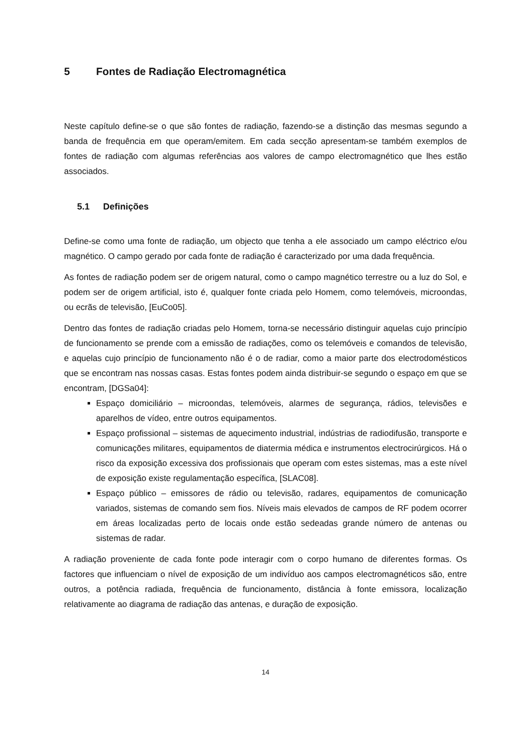5 Fontes de Radiação Electromagnética
Neste capítulo define-se o que são fontes de radiação, fazendo-se a distinção das mesmas segundo a banda de frequência em que operam/emitem. Em cada secção apresentam-se também exemplos de fontes de radiação com algumas referências aos valores de campo electromagnético que lhes estão associados.
5.1 Definições
Define-se como uma fonte de radiação, um objecto que tenha a ele associado um campo eléctrico e/ou magnético. O campo gerado por cada fonte de radiação é caracterizado por uma dada frequência.
As fontes de radiação podem ser de origem natural, como o campo magnético terrestre ou a luz do Sol, e podem ser de origem artificial, isto é, qualquer fonte criada pelo Homem, como telemóveis, microondas, ou ecrãs de televisão, [EuCo05].
Dentro das fontes de radiação criadas pelo Homem, torna-se necessário distinguir aquelas cujo princípio de funcionamento se prende com a emissão de radiações, como os telemóveis e comandos de televisão, e aquelas cujo princípio de funcionamento não é o de radiar, como a maior parte dos electrodomésticos que se encontram nas nossas casas. Estas fontes podem ainda distribuir-se segundo o espaço em que se encontram, [DGSa04]:
Espaço domiciliário – microondas, telemóveis, alarmes de segurança, rádios, televisões e aparelhos de vídeo, entre outros equipamentos.
Espaço profissional – sistemas de aquecimento industrial, indústrias de radiodifusão, transporte e comunicações militares, equipamentos de diatermia médica e instrumentos electrocirúrgicos. Há o risco da exposição excessiva dos profissionais que operam com estes sistemas, mas a este nível de exposição existe regulamentação específica, [SLAC08].
Espaço público – emissores de rádio ou televisão, radares, equipamentos de comunicação variados, sistemas de comando sem fios. Níveis mais elevados de campos de RF podem ocorrer em áreas localizadas perto de locais onde estão sedeadas grande número de antenas ou sistemas de radar.
A radiação proveniente de cada fonte pode interagir com o corpo humano de diferentes formas. Os factores que influenciam o nível de exposição de um indivíduo aos campos electromagnéticos são, entre outros, a potência radiada, frequência de funcionamento, distância à fonte emissora, localização relativamente ao diagrama de radiação das antenas, e duração de exposição.
14